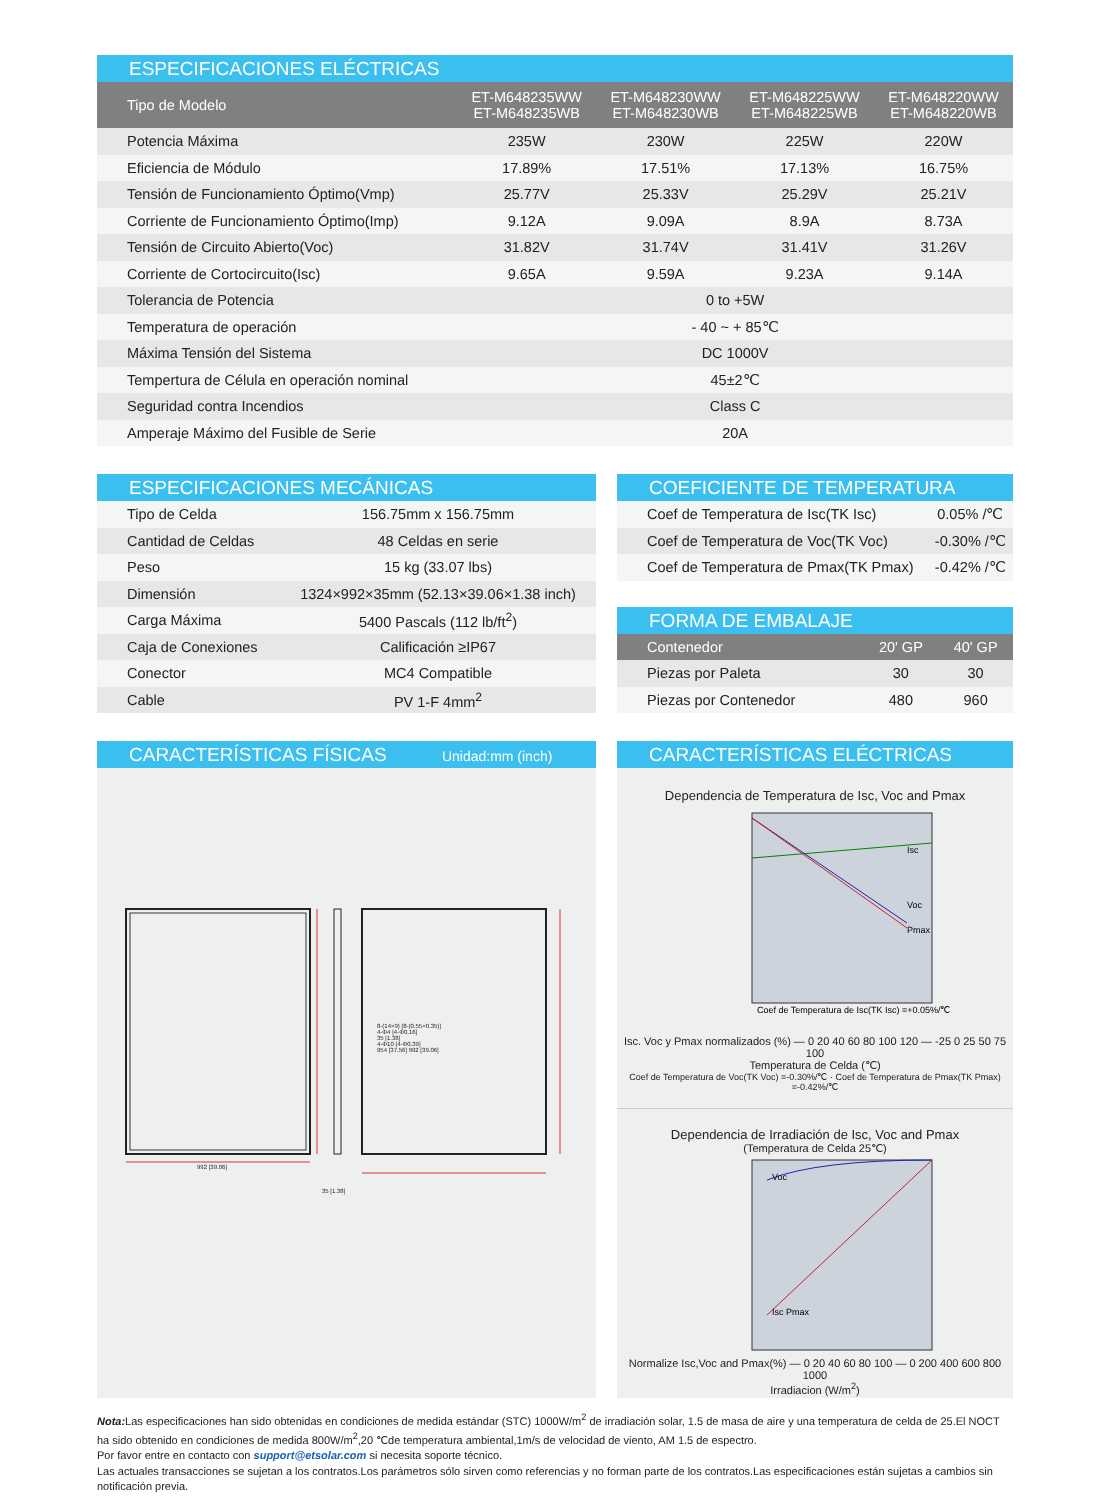ESPECIFICACIONES ELÉCTRICAS
| Tipo de Modelo | ET-M648235WW ET-M648235WB | ET-M648230WW ET-M648230WB | ET-M648225WW ET-M648225WB | ET-M648220WW ET-M648220WB |
| --- | --- | --- | --- | --- |
| Potencia Máxima | 235W | 230W | 225W | 220W |
| Eficiencia de Módulo | 17.89% | 17.51% | 17.13% | 16.75% |
| Tensión de Funcionamiento Óptimo(Vmp) | 25.77V | 25.33V | 25.29V | 25.21V |
| Corriente de Funcionamiento Óptimo(Imp) | 9.12A | 9.09A | 8.9A | 8.73A |
| Tensión de Circuito Abierto(Voc) | 31.82V | 31.74V | 31.41V | 31.26V |
| Corriente de Cortocircuito(Isc) | 9.65A | 9.59A | 9.23A | 9.14A |
| Tolerancia de Potencia | 0 to +5W | | | |
| Temperatura de operación | - 40 ~ + 85℃ | | | |
| Máxima Tensión del Sistema | DC 1000V | | | |
| Tempertura de Célula en operación nominal | 45±2℃ | | | |
| Seguridad contra Incendios | Class C | | | |
| Amperaje Máximo del Fusible de Serie | 20A | | | |
ESPECIFICACIONES MECÁNICAS
| Tipo de Celda | 156.75mm x 156.75mm |
| Cantidad de Celdas | 48 Celdas en serie |
| Peso | 15 kg (33.07 lbs) |
| Dimensión | 1324×992×35mm (52.13×39.06×1.38 inch) |
| Carga Máxima | 5400 Pascals (112 lb/ft<sup>2</sup>) |
| Caja de Conexiones | Calificación ≥IP67 |
| Conector | MC4 Compatible |
| Cable | PV 1-F 4mm<sup>2</sup> |
COEFICIENTE DE TEMPERATURA
| Coef de Temperatura de Isc(TK Isc) | 0.05% /℃ |
| Coef de Temperatura de Voc(TK Voc) | -0.30% /℃ |
| Coef de Temperatura de Pmax(TK Pmax) | -0.42% /℃ |
FORMA DE EMBALAJE
| Contenedor | 20' GP | 40' GP |
| --- | --- | --- |
| Piezas por Paleta | 30 | 30 |
| Piezas por Contenedor | 480 | 960 |
CARACTERÍSTICAS FÍSICAS Unidad:mm (inch)
992 [39.06]
35 [1.38]
8-(14×9) [8-(0.55×0.35)]
4-Φ4 [4-Φ0.16]
35 [1.38]
4-Φ10 [4-Φ0.39]
954 [37.56] 992 [39.06]
CARACTERÍSTICAS ELÉCTRICAS
Dependencia de Temperatura de Isc, Voc and Pmax
Isc
Voc
Pmax
Coef de Temperatura de Isc(TK Isc) =+0.05%/℃
Isc. Voc y Pmax normalizados (%) — 0 20 40 60 80 100 120 — -25 0 25 50 75 100
Temperatura de Celda (℃)
Coef de Temperatura de Voc(TK Voc) =-0.30%/℃ · Coef de Temperatura de Pmax(TK Pmax) =-0.42%/℃
Dependencia de Irradiación de Isc, Voc and Pmax
(Temperatura de Celda 25℃)
Voc
Isc Pmax
Normalize Isc,Voc and Pmax(%) — 0 20 40 60 80 100 — 0 200 400 600 800 1000
Irradiacion (W/m<sup>2</sup>)
Nota: Las especificaciones han sido obtenidas en condiciones de medida estándar (STC) 1000W/m<sup>2</sup> de irradiación solar, 1.5 de masa de aire y una temperatura de celda de 25.El NOCT ha sido obtenido en condiciones de medida 800W/m<sup>2</sup>,20 ℃de temperatura ambiental,1m/s de velocidad de viento, AM 1.5 de espectro.
Por favor entre en contacto con support@etsolar.com si necesita soporte técnico.
Las actuales transacciones se sujetan a los contratos.Los parámetros sólo sirven como referencias y no forman parte de los contratos.Las especificaciones están sujetas a cambios sin notificación previa.